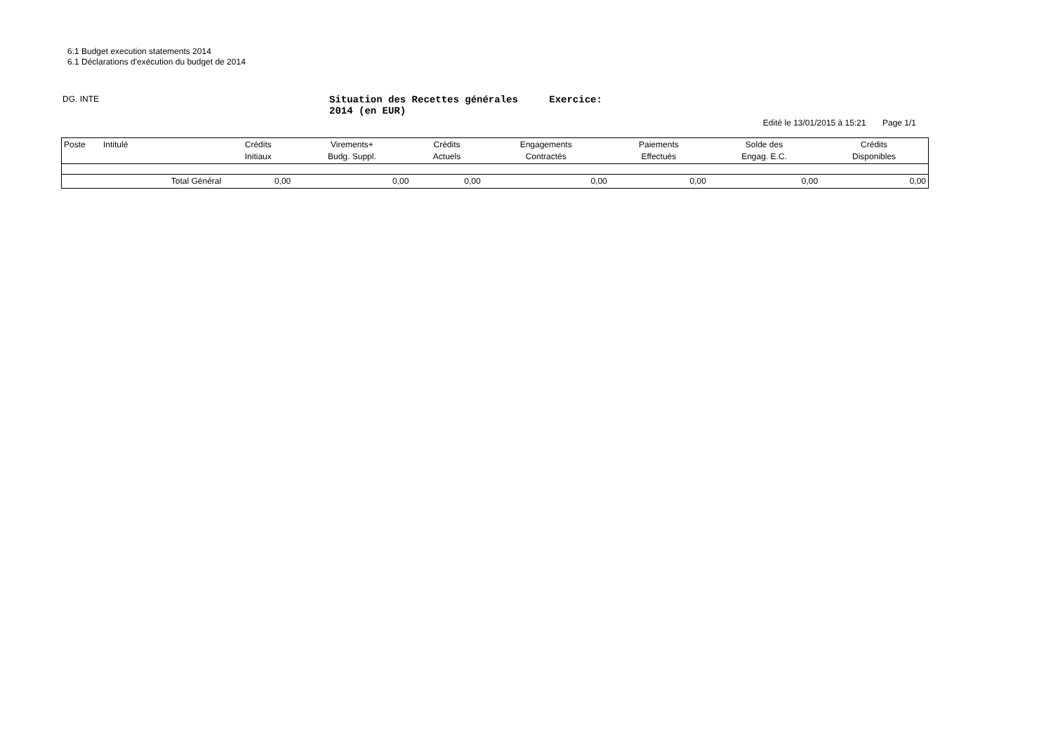6.1 Budget execution statements 2014
6.1 Déclarations d'exécution du budget de 2014
DG. INTE
Situation des Recettes générales Exercice: 2014 (en EUR)
Edité le 13/01/2015 à 15:21 Page 1/1
| Poste | Intitulé | Crédits Initiaux | Virements+ Budg. Suppl. | Crédits Actuels | Engagements Contractés | Paiements Effectués | Solde des Engag. E.C. | Crédits Disponibles |
| --- | --- | --- | --- | --- | --- | --- | --- | --- |
| | Total Général | 0,00 | 0,00 | 0,00 | 0,00 | 0,00 | 0,00 | 0,00 |